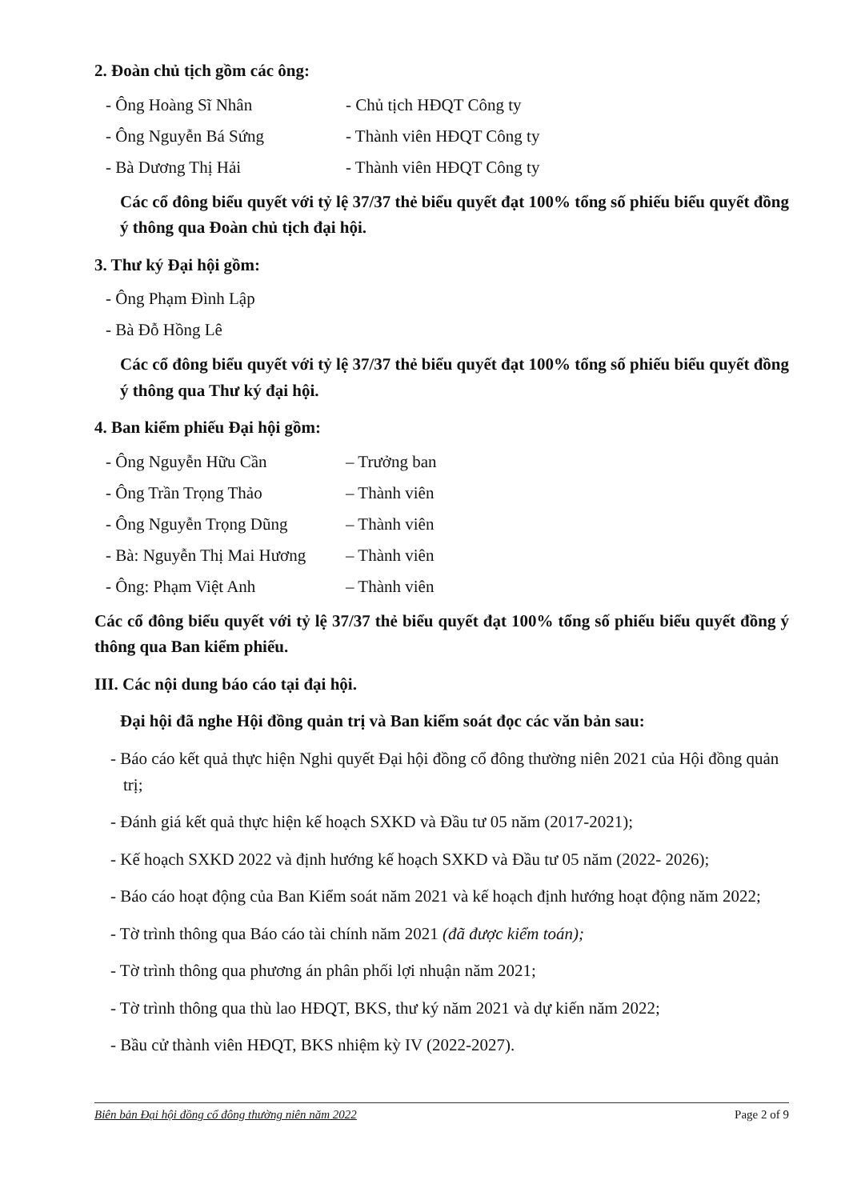2. Đoàn chủ tịch gồm các ông:
- Ông Hoàng Sĩ Nhân - Chủ tịch HĐQT Công ty
- Ông Nguyễn Bá Sứng - Thành viên HĐQT Công ty
- Bà Dương Thị Hải - Thành viên HĐQT Công ty
Các cổ đông biểu quyết với tỷ lệ 37/37 thẻ biểu quyết đạt 100% tổng số phiếu biểu quyết đồng ý thông qua Đoàn chủ tịch đại hội.
3. Thư ký Đại hội gồm:
- Ông Phạm Đình Lập
- Bà Đỗ Hồng Lê
Các cổ đông biểu quyết với tỷ lệ 37/37 thẻ biểu quyết đạt 100% tổng số phiếu biểu quyết đồng ý thông qua Thư ký đại hội.
4. Ban kiểm phiếu Đại hội gồm:
- Ông Nguyễn Hữu Cần – Trưởng ban
- Ông Trần Trọng Thảo – Thành viên
- Ông Nguyễn Trọng Dũng – Thành viên
- Bà: Nguyễn Thị Mai Hương – Thành viên
- Ông: Phạm Việt Anh – Thành viên
Các cổ đông biểu quyết với tỷ lệ 37/37 thẻ biểu quyết đạt 100% tổng số phiếu biểu quyết đồng ý thông qua Ban kiểm phiếu.
III. Các nội dung báo cáo tại đại hội.
Đại hội đã nghe Hội đồng quản trị và Ban kiểm soát đọc các văn bản sau:
- Báo cáo kết quả thực hiện Nghi quyết Đại hội đồng cổ đông thường niên 2021 của Hội đồng quản trị;
- Đánh giá kết quả thực hiện kế hoạch SXKD và Đầu tư 05 năm (2017-2021);
- Kế hoạch SXKD 2022 và định hướng kế hoạch SXKD và Đầu tư 05 năm (2022- 2026);
- Báo cáo hoạt động của Ban Kiểm soát năm 2021 và kế hoạch định hướng hoạt động năm 2022;
- Tờ trình thông qua Báo cáo tài chính năm 2021 (đã được kiểm toán);
- Tờ trình thông qua phương án phân phối lợi nhuận năm 2021;
- Tờ trình thông qua thù lao HĐQT, BKS, thư ký năm 2021 và dự kiến năm 2022;
- Bầu cử thành viên HĐQT, BKS nhiệm kỳ IV (2022-2027).
Biên bản Đại hội đồng cổ đông thường niên năm 2022 Page 2 of 9